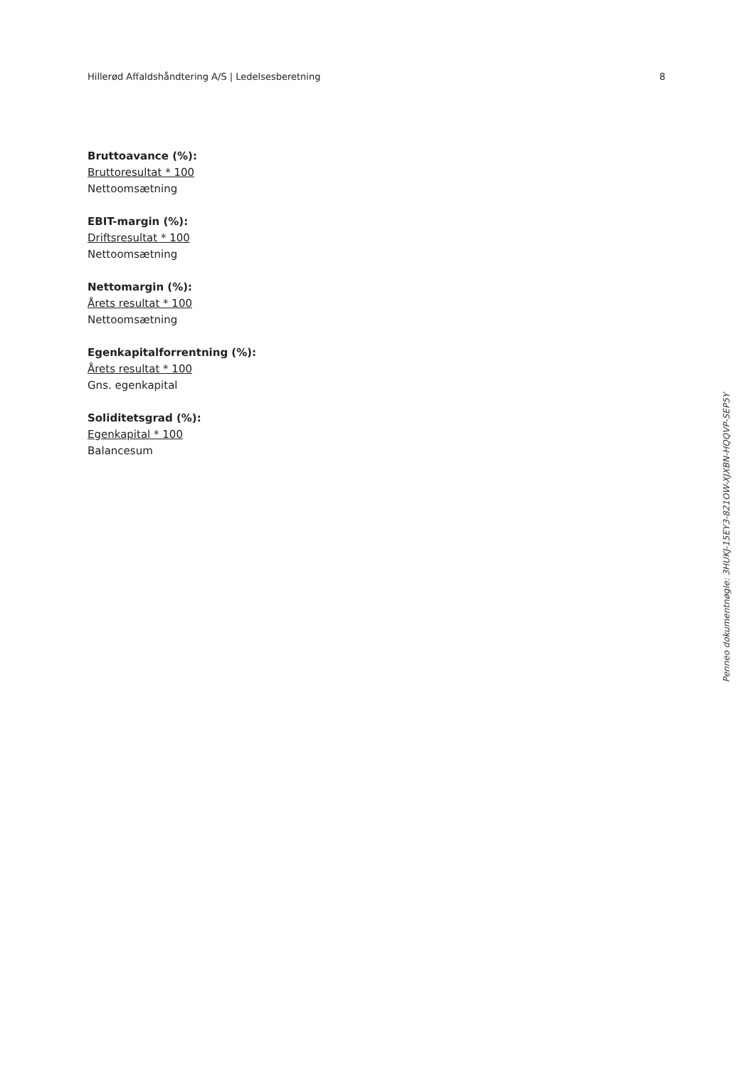Hillerød Affaldshåndtering A/S | Ledelsesberetning 8
Bruttoavance (%):
Bruttoresultat * 100
Nettoomsætning
EBIT-margin (%):
Driftsresultat * 100
Nettoomsætning
Nettomargin (%):
Årets resultat * 100
Nettoomsætning
Egenkapitalforrentning (%):
Årets resultat * 100
Gns. egenkapital
Soliditetsgrad (%):
Egenkapital * 100
Balancesum
Penneo dokumentnøgle: 3HUKJ-15EY3-821OW-XJXBN-HQQVP-SEP5Y